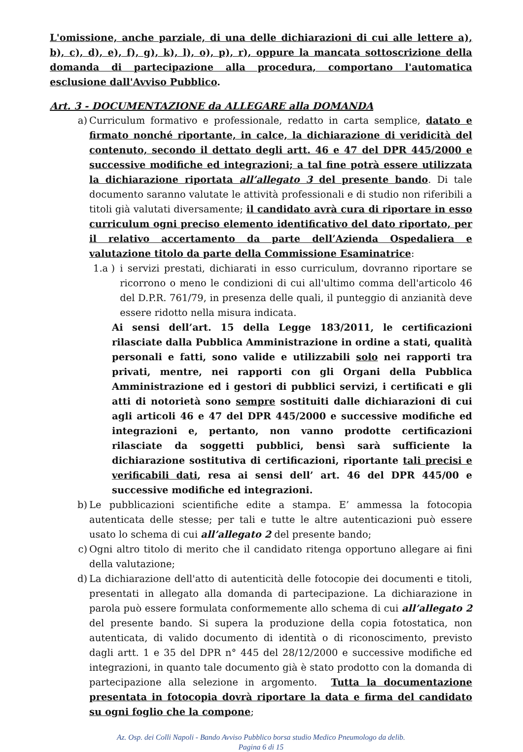L'omissione, anche parziale, di una delle dichiarazioni di cui alle lettere a), b), c), d), e), f), g), k), l), o), p), r), oppure la mancata sottoscrizione della domanda di partecipazione alla procedura, comportano l'automatica esclusione dall'Avviso Pubblico.
Art. 3 - DOCUMENTAZIONE da ALLEGARE alla DOMANDA
a) Curriculum formativo e professionale, redatto in carta semplice, datato e firmato nonché riportante, in calce, la dichiarazione di veridicità del contenuto, secondo il dettato degli artt. 46 e 47 del DPR 445/2000 e successive modifiche ed integrazioni; a tal fine potrà essere utilizzata la dichiarazione riportata all’allegato 3 del presente bando. Di tale documento saranno valutate le attività professionali e di studio non riferibili a titoli già valutati diversamente; il candidato avrà cura di riportare in esso curriculum ogni preciso elemento identificativo del dato riportato, per il relativo accertamento da parte dell’Azienda Ospedaliera e valutazione titolo da parte della Commissione Esaminatrice:
1.a ) i servizi prestati, dichiarati in esso curriculum, dovranno riportare se ricorrono o meno le condizioni di cui all'ultimo comma dell'articolo 46 del D.P.R. 761/79, in presenza delle quali, il punteggio di anzianità deve essere ridotto nella misura indicata.
Ai sensi dell’art. 15 della Legge 183/2011, le certificazioni rilasciate dalla Pubblica Amministrazione in ordine a stati, qualità personali e fatti, sono valide e utilizzabili solo nei rapporti tra privati, mentre, nei rapporti con gli Organi della Pubblica Amministrazione ed i gestori di pubblici servizi, i certificati e gli atti di notorietà sono sempre sostituiti dalle dichiarazioni di cui agli articoli 46 e 47 del DPR 445/2000 e successive modifiche ed integrazioni e, pertanto, non vanno prodotte certificazioni rilasciate da soggetti pubblici, bensì sarà sufficiente la dichiarazione sostitutiva di certificazioni, riportante tali precisi e verificabili dati, resa ai sensi dell’ art. 46 del DPR 445/00 e successive modifiche ed integrazioni.
b) Le pubblicazioni scientifiche edite a stampa. E’ ammessa la fotocopia autenticata delle stesse; per tali e tutte le altre autenticazioni può essere usato lo schema di cui all’allegato 2 del presente bando;
c) Ogni altro titolo di merito che il candidato ritenga opportuno allegare ai fini della valutazione;
d) La dichiarazione dell'atto di autenticità delle fotocopie dei documenti e titoli, presentati in allegato alla domanda di partecipazione. La dichiarazione in parola può essere formulata conformemente allo schema di cui all’allegato 2 del presente bando. Si supera la produzione della copia fotostatica, non autenticata, di valido documento di identità o di riconoscimento, previsto dagli artt. 1 e 35 del DPR n° 445 del 28/12/2000 e successive modifiche ed integrazioni, in quanto tale documento già è stato prodotto con la domanda di partecipazione alla selezione in argomento. Tutta la documentazione presentata in fotocopia dovrà riportare la data e firma del candidato su ogni foglio che la compone;
Az. Osp. dei Colli Napoli - Bando Avviso Pubblico borsa studio Medico Pneumologo da delib.
Pagina 6 di 15